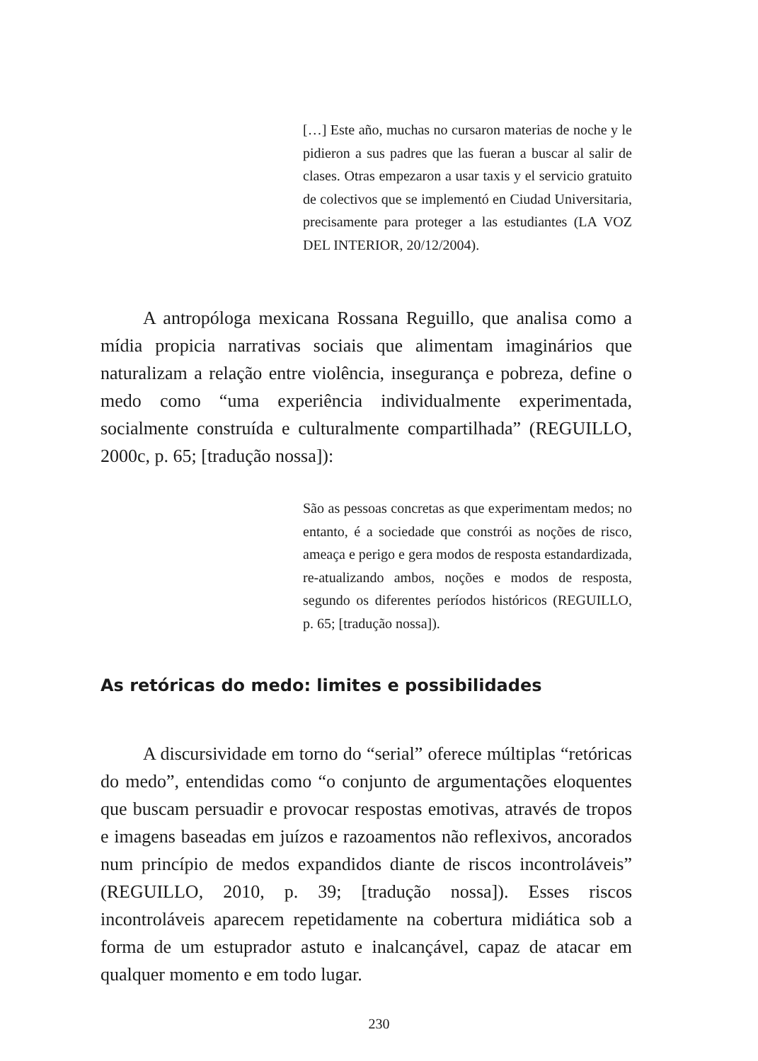[…] Este año, muchas no cursaron materias de noche y le pidieron a sus padres que las fueran a buscar al salir de clases. Otras empezaron a usar taxis y el servicio gratuito de colectivos que se implementó en Ciudad Universitaria, precisamente para proteger a las estudiantes (LA VOZ DEL INTERIOR, 20/12/2004).
A antropóloga mexicana Rossana Reguillo, que analisa como a mídia propicia narrativas sociais que alimentam imaginários que naturalizam a relação entre violência, insegurança e pobreza, define o medo como “uma experiência individualmente experimentada, socialmente construída e culturalmente compartilhada” (REGUILLO, 2000c, p. 65; [tradução nossa]):
São as pessoas concretas as que experimentam medos; no entanto, é a sociedade que constrói as noções de risco, ameaça e perigo e gera modos de resposta estandardizada, re-atualizando ambos, noções e modos de resposta, segundo os diferentes períodos históricos (REGUILLO, p. 65; [tradução nossa]).
As retóricas do medo: limites e possibilidades
A discursividade em torno do “serial” oferece múltiplas “retóricas do medo”, entendidas como “o conjunto de argumentações eloquentes que buscam persuadir e provocar respostas emotivas, através de tropos e imagens baseadas em juízos e razoamentos não reflexivos, ancorados num princípio de medos expandidos diante de riscos incontroláveis” (REGUILLO, 2010, p. 39; [tradução nossa]). Esses riscos incontroláveis aparecem repetidamente na cobertura midiática sob a forma de um estuprador astuto e inalcançável, capaz de atacar em qualquer momento e em todo lugar.
230